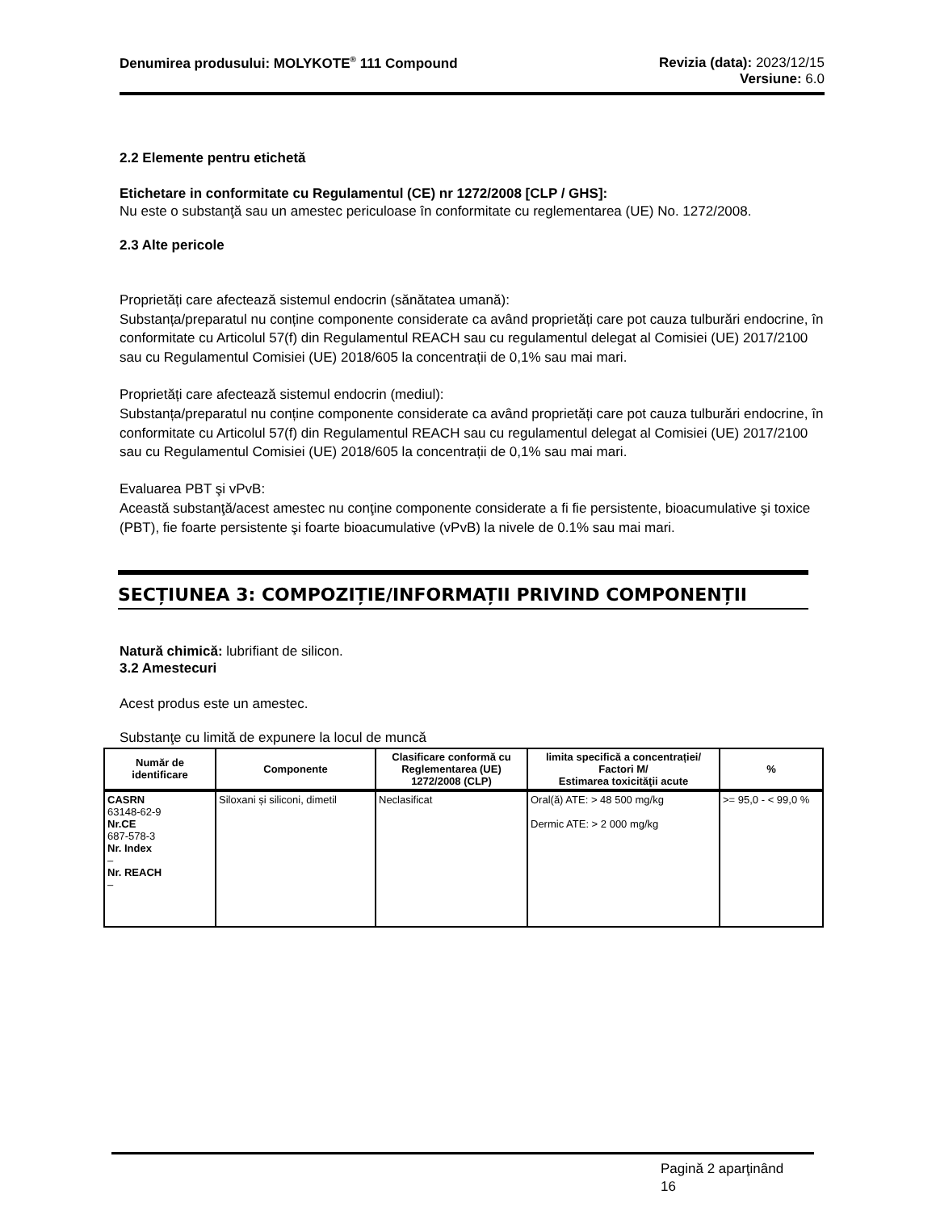Denumirea produsului: MOLYKOTE<sup>®</sup> 111 Compound
Revizia (data): 2023/12/15
Versiune: 6.0
2.2 Elemente pentru etichetă
Etichetare in conformitate cu Regulamentul (CE) nr 1272/2008 [CLP / GHS]:
Nu este o substanţă sau un amestec periculoase în conformitate cu reglementarea (UE) No. 1272/2008.
2.3 Alte pericole
Proprietăți care afectează sistemul endocrin (sănătatea umană):
Substanța/preparatul nu conține componente considerate ca având proprietăți care pot cauza tulburări endocrine, în conformitate cu Articolul 57(f) din Regulamentul REACH sau cu regulamentul delegat al Comisiei (UE) 2017/2100 sau cu Regulamentul Comisiei (UE) 2018/605 la concentrații de 0,1% sau mai mari.
Proprietăți care afectează sistemul endocrin (mediul):
Substanța/preparatul nu conține componente considerate ca având proprietăți care pot cauza tulburări endocrine, în conformitate cu Articolul 57(f) din Regulamentul REACH sau cu regulamentul delegat al Comisiei (UE) 2017/2100 sau cu Regulamentul Comisiei (UE) 2018/605 la concentrații de 0,1% sau mai mari.
Evaluarea PBT şi vPvB:
Această substanţă/acest amestec nu conţine componente considerate a fi fie persistente, bioacumulative şi toxice (PBT), fie foarte persistente şi foarte bioacumulative (vPvB) la nivele de 0.1% sau mai mari.
SECȚIUNEA 3: COMPOZIȚIE/INFORMAȚII PRIVIND COMPONENȚII
Natură chimică: lubrifiant de silicon.
3.2 Amestecuri
Acest produs este un amestec.
Substanţe cu limită de expunere la locul de muncă
| Număr de identificare | Componente | Clasificare conformă cu Reglementarea (UE) 1272/2008 (CLP) | limita specifică a concentrației/ Factori M/ Estimarea toxicităţii acute | % |
| --- | --- | --- | --- | --- |
| CASRN 63148-62-9 Nr.CE 687-578-3 Nr. Index – Nr. REACH – | Siloxani și siliconi, dimetil | Neclasificat | Oral(ă) ATE: > 48 500 mg/kg Dermic ATE: > 2 000 mg/kg | >= 95,0 - < 99,0 % |
Pagină 2 aparţinând
16